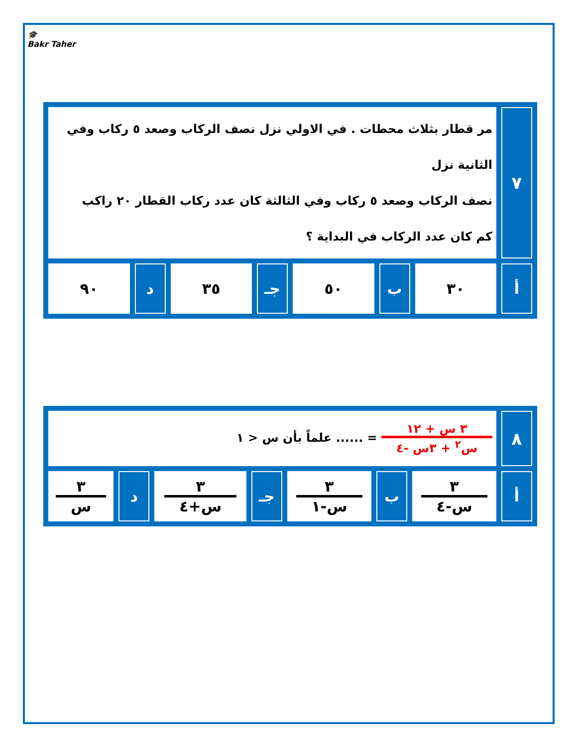🎓
Bakr Taher
| ٧ | مر قطار بثلاث محطات . في الاولي نزل نصف الركاب وصعد ٥ ركاب وفي الثانية نزل نصف الركاب وصعد ٥ ركاب وفي الثالثة كان عدد ركاب القطار ٢٠ راكب كم كان عدد الركاب في البداية ؟ | | | | | | |
| أ | ٣٠ | ب | ٥٠ | جـ | ٣٥ | د | ٩٠ |
| ٨ | ٣ س + ١٢ س<sup>٢</sup> + ٣س -٤ = ...... علماً بأن س < ١ | | | | | | |
| أ | ٣ س-٤ | ب | ٣ س-١ | جـ | ٣ س+٤ | د | ٣ س |